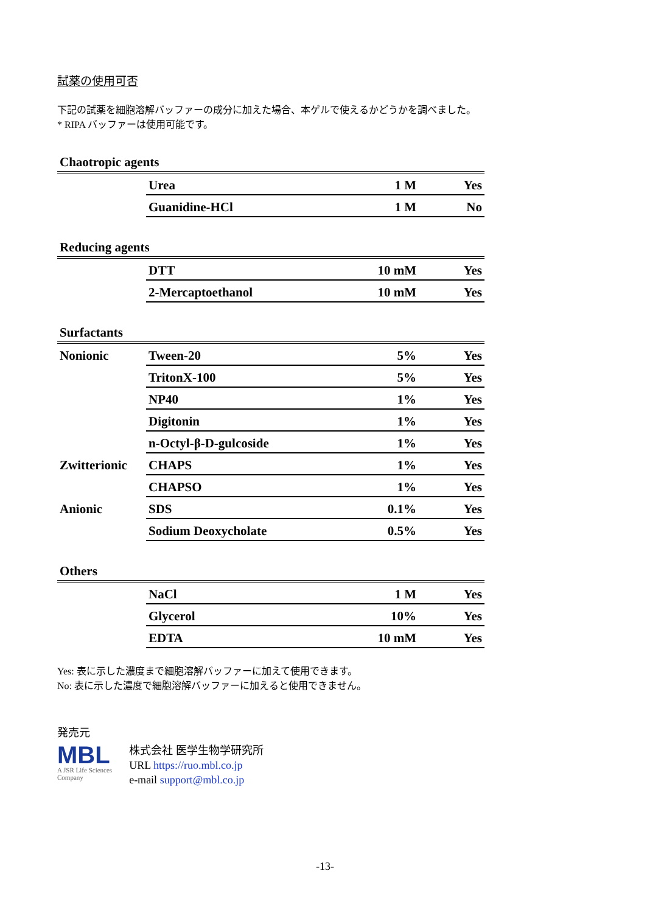試薬の使用可否
下記の試薬を細胞溶解バッファーの成分に加えた場合、本ゲルで使えるかどうかを調べました。
* RIPA バッファーは使用可能です。
| Chaotropic agents | | | |
| | Urea | 1 M | Yes |
| | Guanidine-HCl | 1 M | No |
| Reducing agents | | | |
| | DTT | 10 mM | Yes |
| | 2-Mercaptoethanol | 10 mM | Yes |
| Surfactants | | | |
| Nonionic | Tween-20 | 5% | Yes |
| | TritonX-100 | 5% | Yes |
| | NP40 | 1% | Yes |
| | Digitonin | 1% | Yes |
| | n-Octyl-β-D-gulcoside | 1% | Yes |
| Zwitterionic | CHAPS | 1% | Yes |
| | CHAPSO | 1% | Yes |
| Anionic | SDS | 0.1% | Yes |
| | Sodium Deoxycholate | 0.5% | Yes |
| Others | | | |
| | NaCl | 1 M | Yes |
| | Glycerol | 10% | Yes |
| | EDTA | 10 mM | Yes |
Yes: 表に示した濃度まで細胞溶解バッファーに加えて使用できます。
No: 表に示した濃度で細胞溶解バッファーに加えると使用できません。
発売元
MBL
A JSR Life Sciences
Company
株式会社 医学生物学研究所
URL https://ruo.mbl.co.jp
e-mail support@mbl.co.jp
-13-